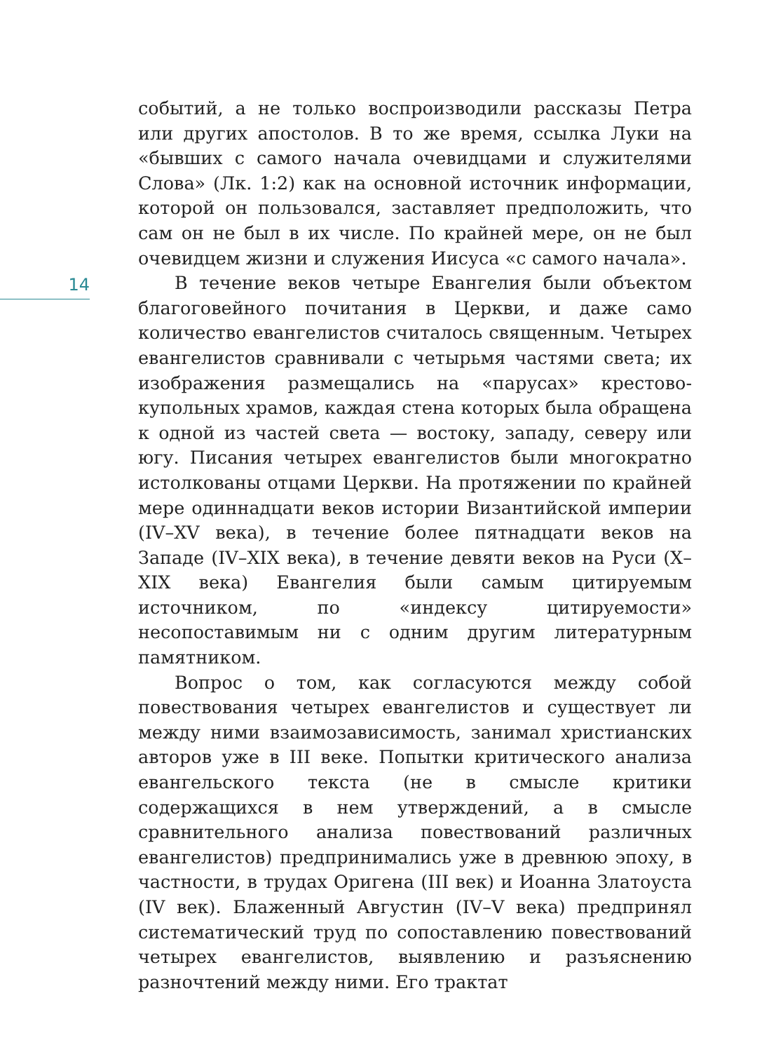14
событий, а не только воспроизводили рассказы Петра или других апостолов. В то же время, ссылка Луки на «бывших с самого начала очевидцами и служителями Слова» (Лк. 1:2) как на основной источник информации, которой он пользовался, заставляет предположить, что сам он не был в их числе. По крайней мере, он не был очевидцем жизни и служения Иисуса «с самого начала».
В течение веков четыре Евангелия были объектом благоговейного почитания в Церкви, и даже само количество евангелистов считалось священным. Четырех евангелистов сравнивали с четырьмя частями света; их изображения размещались на «парусах» крестово-купольных храмов, каждая стена которых была обращена к одной из частей света — востоку, западу, северу или югу. Писания четырех евангелистов были многократно истолкованы отцами Церкви. На протяжении по крайней мере одиннадцати веков истории Византийской империи (IV–XV века), в течение более пятнадцати веков на Западе (IV–XIX века), в течение девяти веков на Руси (X–XIX века) Евангелия были самым цитируемым источником, по «индексу цитируемости» несопоставимым ни с одним другим литературным памятником.
Вопрос о том, как согласуются между собой повествования четырех евангелистов и существует ли между ними взаимозависимость, занимал христианских авторов уже в III веке. Попытки критического анализа евангельского текста (не в смысле критики содержащихся в нем утверждений, а в смысле сравнительного анализа повествований различных евангелистов) предпринимались уже в древнюю эпоху, в частности, в трудах Оригена (III век) и Иоанна Златоуста (IV век). Блаженный Августин (IV–V века) предпринял систематический труд по сопоставлению повествований четырех евангелистов, выявлению и разъяснению разночтений между ними. Его трактат